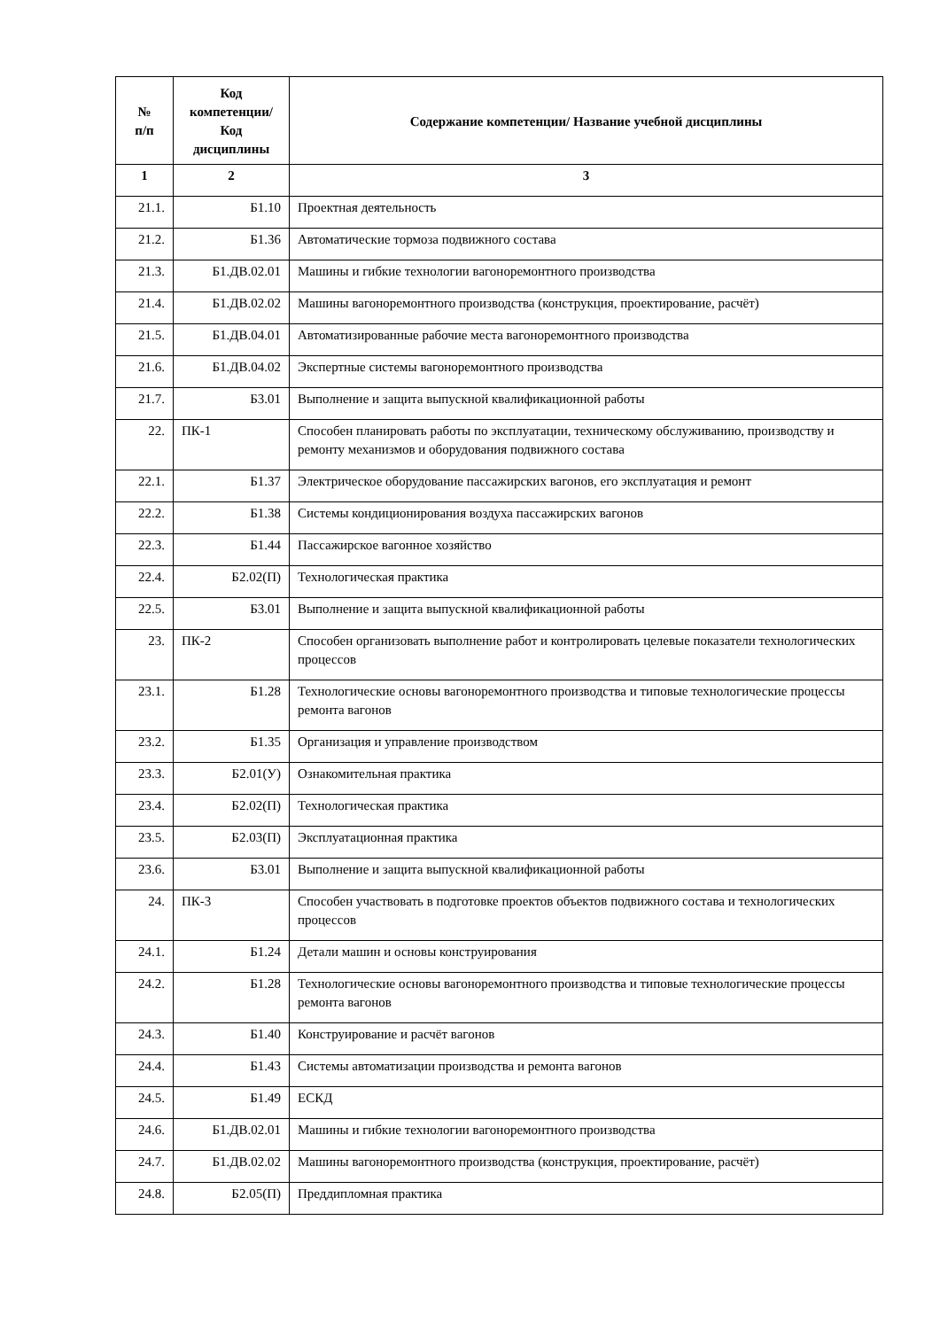| № п/п | Код компетенции/ Код дисциплины | Содержание компетенции/ Название учебной дисциплины |
| --- | --- | --- |
| 1 | 2 | 3 |
| 21.1. | Б1.10 | Проектная деятельность |
| 21.2. | Б1.36 | Автоматические тормоза подвижного состава |
| 21.3. | Б1.ДВ.02.01 | Машины и гибкие технологии вагоноремонтного производства |
| 21.4. | Б1.ДВ.02.02 | Машины вагоноремонтного производства (конструкция, проектирование, расчёт) |
| 21.5. | Б1.ДВ.04.01 | Автоматизированные рабочие места вагоноремонтного производства |
| 21.6. | Б1.ДВ.04.02 | Экспертные системы вагоноремонтного производства |
| 21.7. | Б3.01 | Выполнение и защита выпускной квалификационной работы |
| 22. | ПК-1 | Способен планировать работы по эксплуатации, техническому обслуживанию, производству и ремонту механизмов и оборудования подвижного состава |
| 22.1. | Б1.37 | Электрическое оборудование пассажирских вагонов, его эксплуатация и ремонт |
| 22.2. | Б1.38 | Системы кондиционирования воздуха пассажирских вагонов |
| 22.3. | Б1.44 | Пассажирское вагонное хозяйство |
| 22.4. | Б2.02(П) | Технологическая практика |
| 22.5. | Б3.01 | Выполнение и защита выпускной квалификационной работы |
| 23. | ПК-2 | Способен организовать выполнение работ и контролировать целевые показатели технологических процессов |
| 23.1. | Б1.28 | Технологические основы вагоноремонтного производства и типовые технологические процессы ремонта вагонов |
| 23.2. | Б1.35 | Организация и управление производством |
| 23.3. | Б2.01(У) | Ознакомительная практика |
| 23.4. | Б2.02(П) | Технологическая практика |
| 23.5. | Б2.03(П) | Эксплуатационная практика |
| 23.6. | Б3.01 | Выполнение и защита выпускной квалификационной работы |
| 24. | ПК-3 | Способен участвовать в подготовке проектов объектов подвижного состава и технологических процессов |
| 24.1. | Б1.24 | Детали машин и основы конструирования |
| 24.2. | Б1.28 | Технологические основы вагоноремонтного производства и типовые технологические процессы ремонта вагонов |
| 24.3. | Б1.40 | Конструирование и расчёт вагонов |
| 24.4. | Б1.43 | Системы автоматизации производства и ремонта вагонов |
| 24.5. | Б1.49 | ЕСКД |
| 24.6. | Б1.ДВ.02.01 | Машины и гибкие технологии вагоноремонтного производства |
| 24.7. | Б1.ДВ.02.02 | Машины вагоноремонтного производства (конструкция, проектирование, расчёт) |
| 24.8. | Б2.05(П) | Преддипломная практика |